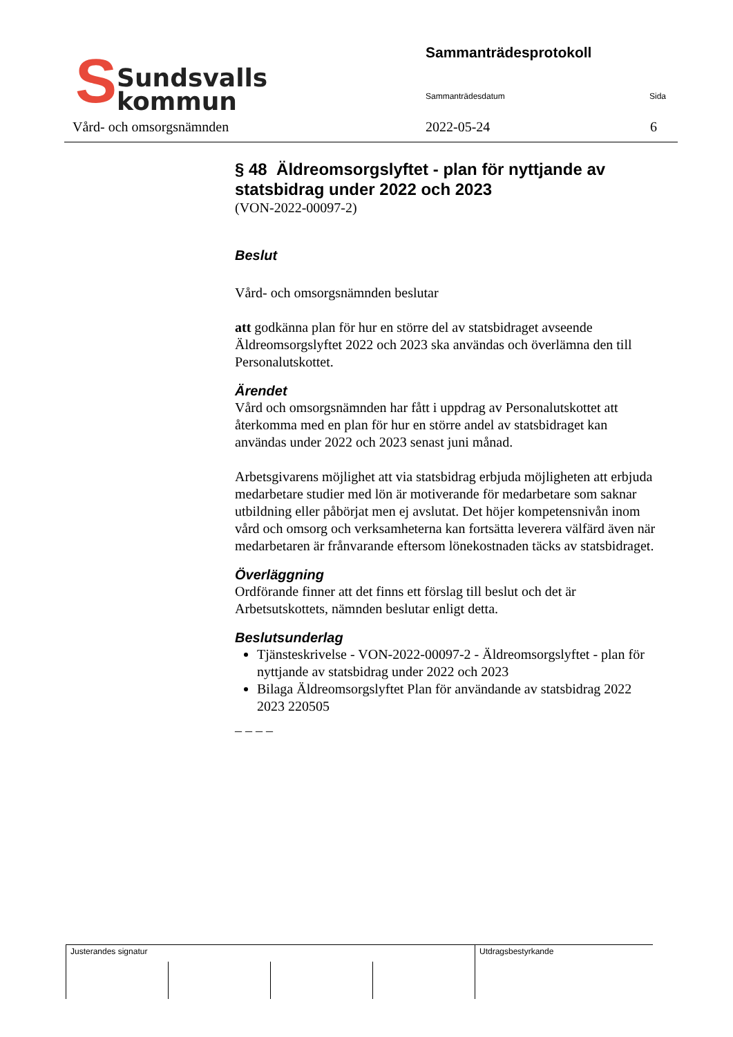S
Sundsvalls
kommun
Sammanträdesprotokoll
Sammanträdesdatum Sida
Vård- och omsorgsnämnden 2022-05-24 6
§ 48 Äldreomsorgslyftet - plan för nyttjande av statsbidrag under 2022 och 2023
(VON-2022-00097-2)
Beslut
Vård- och omsorgsnämnden beslutar
att godkänna plan för hur en större del av statsbidraget avseende Äldreomsorgslyftet 2022 och 2023 ska användas och överlämna den till Personalutskottet.
Ärendet
Vård och omsorgsnämnden har fått i uppdrag av Personalutskottet att återkomma med en plan för hur en större andel av statsbidraget kan användas under 2022 och 2023 senast juni månad.
Arbetsgivarens möjlighet att via statsbidrag erbjuda möjligheten att erbjuda medarbetare studier med lön är motiverande för medarbetare som saknar utbildning eller påbörjat men ej avslutat. Det höjer kompetensnivån inom vård och omsorg och verksamheterna kan fortsätta leverera välfärd även när medarbetaren är frånvarande eftersom lönekostnaden täcks av statsbidraget.
Överläggning
Ordförande finner att det finns ett förslag till beslut och det är Arbetsutskottets, nämnden beslutar enligt detta.
Beslutsunderlag
Tjänsteskrivelse - VON-2022-00097-2 - Äldreomsorgslyftet - plan för nyttjande av statsbidrag under 2022 och 2023
Bilaga Äldreomsorgslyftet Plan för användande av statsbidrag 2022 2023 220505
– – – –
| Justerandes signatur | | | | Utdragsbestyrkande |